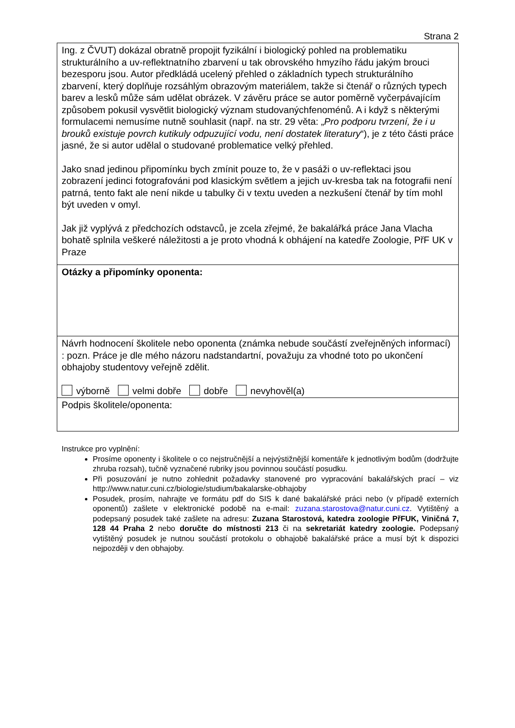Strana 2
| Ing. z ČVUT) dokázal obratně propojit fyzikální i biologický pohled na problematiku strukturálního a uv-reflektnatního zbarvení u tak obrovského hmyzího řádu jakým brouci bezesporu jsou. Autor předkládá ucelený přehled o základních typech strukturálního zbarvení, který doplňuje rozsáhlým obrazovým materiálem, takže si čtenář o různých typech barev a lesků může sám udělat obrázek. V závěru práce se autor poměrně vyčerpávajícím způsobem pokusil vysvětlit biologický význam studovanýchfenoménů. A i když s některými formulacemi nemusíme nutně souhlasit (např. na str. 29 věta: „ Pro podporu tvrzení, že i u brouků existuje povrch kutikuly odpuzující vodu, není dostatek literatury “), je z této části práce jasné, že si autor udělal o studované problematice velký přehled. Jako snad jedinou připomínku bych zmínit pouze to, že v pasáži o uv-reflektaci jsou zobrazení jedinci fotografováni pod klasickým světlem a jejich uv-kresba tak na fotografii není patrná, tento fakt ale není nikde u tabulky či v textu uveden a nezkušení čtenář by tím mohl být uveden v omyl. Jak již vyplývá z předchozích odstavců, je zcela zřejmé, že bakalářká práce Jana Vlacha bohatě splnila veškeré náležitosti a je proto vhodná k obhájení na katedře Zoologie, PřF UK v Praze |
| Otázky a připomínky oponenta: |
| Návrh hodnocení školitele nebo oponenta (známka nebude součástí zveřejněných informací) : pozn. Práce je dle mého názoru nadstandartní, považuju za vhodné toto po ukončení obhajoby studentovy veřejně zdělit. výborně velmi dobře dobře nevyhověl(a) |
| Podpis školitele/oponenta: |
Instrukce pro vyplnění:
Prosíme oponenty i školitele o co nejstručnější a nejvýstižnější komentáře k jednotlivým bodům (dodržujte zhruba rozsah), tučně vyznačené rubriky jsou povinnou součástí posudku.
Při posuzování je nutno zohlednit požadavky stanovené pro vypracování bakalářských prací – viz http://www.natur.cuni.cz/biologie/studium/bakalarske-obhajoby
Posudek, prosím, nahrajte ve formátu pdf do SIS k dané bakalářské práci nebo (v případě externích oponentů) zašlete v elektronické podobě na e-mail: zuzana.starostova@natur.cuni.cz. Vytištěný a podepsaný posudek také zašlete na adresu: Zuzana Starostová, katedra zoologie PřFUK, Viničná 7, 128 44 Praha 2 nebo doručte do místnosti 213 či na sekretariát katedry zoologie. Podepsaný vytištěný posudek je nutnou součástí protokolu o obhajobě bakalářské práce a musí být k dispozici nejpozději v den obhajoby.